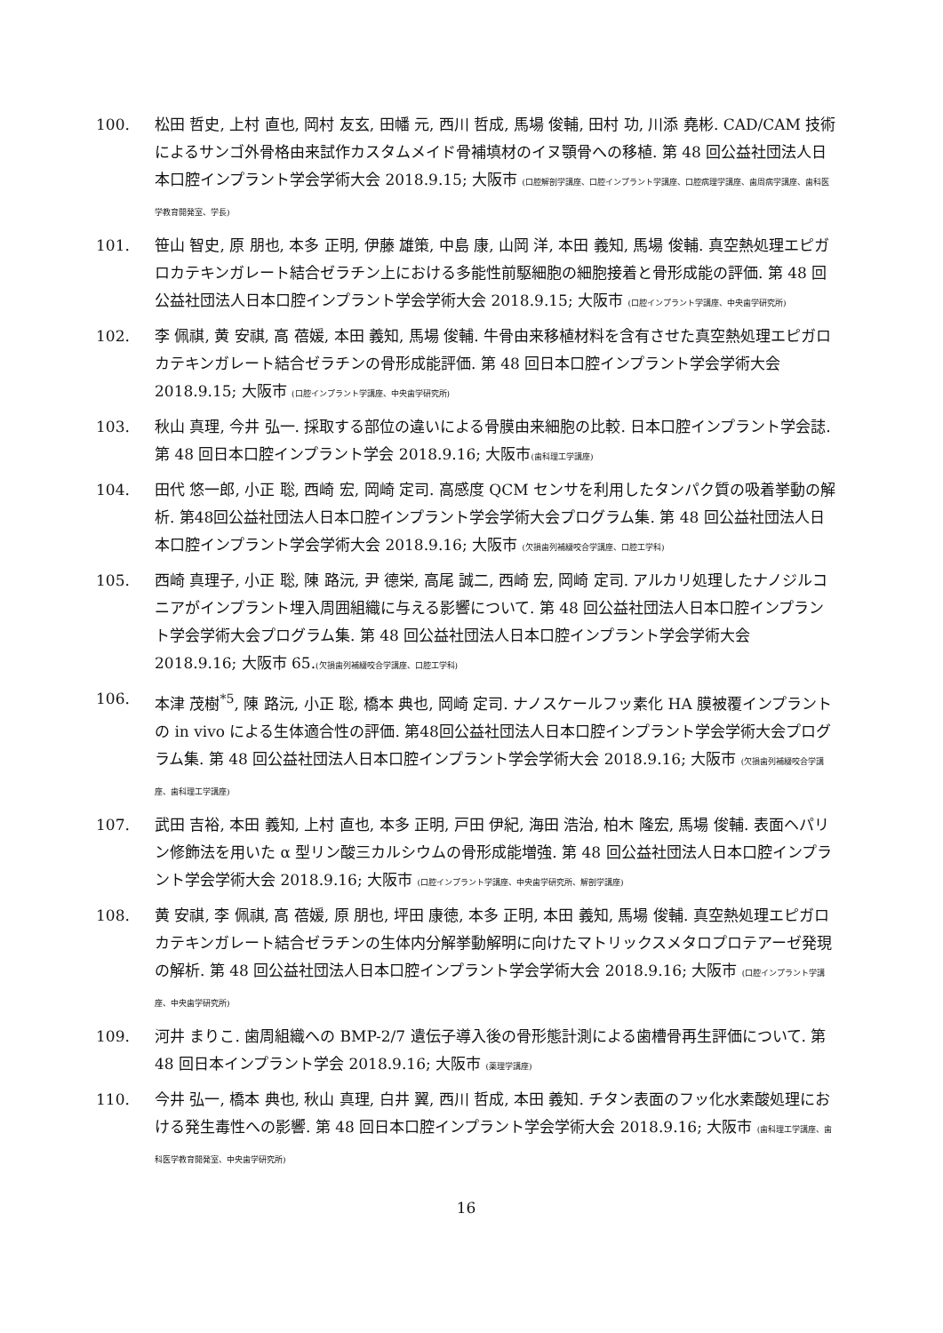100. 松田 哲史, 上村 直也, 岡村 友玄, 田幡 元, 西川 哲成, 馬場 俊輔, 田村 功, 川添 堯彬. CAD/CAM 技術によるサンゴ外骨格由来試作カスタムメイド骨補填材のイヌ顎骨への移植. 第 48 回公益社団法人日本口腔インプラント学会学術大会 2018.9.15; 大阪市 (口腔解剖学講座、口腔インプラント学講座、口腔病理学講座、歯周病学講座、歯科医学教育開発室、学長)
101. 笹山 智史, 原 朋也, 本多 正明, 伊藤 雄策, 中島 康, 山岡 洋, 本田 義知, 馬場 俊輔. 真空熱処理エピガロカテキンガレート結合ゼラチン上における多能性前駆細胞の細胞接着と骨形成能の評価. 第 48 回公益社団法人日本口腔インプラント学会学術大会 2018.9.15; 大阪市 (口腔インプラント学講座、中央歯学研究所)
102. 李 佩祺, 黄 安祺, 高 蓓媛, 本田 義知, 馬場 俊輔. 牛骨由来移植材料を含有させた真空熱処理エピガロカテキンガレート結合ゼラチンの骨形成能評価. 第 48 回日本口腔インプラント学会学術大会 2018.9.15; 大阪市 (口腔インプラント学講座、中央歯学研究所)
103. 秋山 真理, 今井 弘一. 採取する部位の違いによる骨膜由来細胞の比較. 日本口腔インプラント学会誌. 第 48 回日本口腔インプラント学会 2018.9.16; 大阪市(歯科理工学講座)
104. 田代 悠一郎, 小正 聡, 西崎 宏, 岡崎 定司. 高感度 QCM センサを利用したタンパク質の吸着挙動の解析. 第48回公益社団法人日本口腔インプラント学会学術大会プログラム集. 第 48 回公益社団法人日本口腔インプラント学会学術大会 2018.9.16; 大阪市 (欠損歯列補綴咬合学講座、口腔工学科)
105. 西崎 真理子, 小正 聡, 陳 路沅, 尹 德栄, 高尾 誠二, 西崎 宏, 岡崎 定司. アルカリ処理したナノジルコニアがインプラント埋入周囲組織に与える影響について. 第 48 回公益社団法人日本口腔インプラント学会学術大会プログラム集. 第 48 回公益社団法人日本口腔インプラント学会学術大会 2018.9.16; 大阪市 65.(欠損歯列補綴咬合学講座、口腔工学科)
106. 本津 茂樹<sup>*5</sup>, 陳 路沅, 小正 聡, 橋本 典也, 岡崎 定司. ナノスケールフッ素化 HA 膜被覆インプラントの in vivo による生体適合性の評価. 第48回公益社団法人日本口腔インプラント学会学術大会プログラム集. 第 48 回公益社団法人日本口腔インプラント学会学術大会 2018.9.16; 大阪市 (欠損歯列補綴咬合学講座、歯科理工学講座)
107. 武田 吉裕, 本田 義知, 上村 直也, 本多 正明, 戸田 伊紀, 海田 浩治, 柏木 隆宏, 馬場 俊輔. 表面ヘパリン修飾法を用いた α 型リン酸三カルシウムの骨形成能増強. 第 48 回公益社団法人日本口腔インプラント学会学術大会 2018.9.16; 大阪市 (口腔インプラント学講座、中央歯学研究所、解剖学講座)
108. 黄 安祺, 李 佩祺, 高 蓓媛, 原 朋也, 坪田 康徳, 本多 正明, 本田 義知, 馬場 俊輔. 真空熱処理エピガロカテキンガレート結合ゼラチンの生体内分解挙動解明に向けたマトリックスメタロプロテアーゼ発現の解析. 第 48 回公益社団法人日本口腔インプラント学会学術大会 2018.9.16; 大阪市 (口腔インプラント学講座、中央歯学研究所)
109. 河井 まりこ. 歯周組織への BMP-2/7 遺伝子導入後の骨形態計測による歯槽骨再生評価について. 第 48 回日本インプラント学会 2018.9.16; 大阪市 (薬理学講座)
110. 今井 弘一, 橋本 典也, 秋山 真理, 白井 翼, 西川 哲成, 本田 義知. チタン表面のフッ化水素酸処理における発生毒性への影響. 第 48 回日本口腔インプラント学会学術大会 2018.9.16; 大阪市 (歯科理工学講座、歯科医学教育開発室、中央歯学研究所)
16